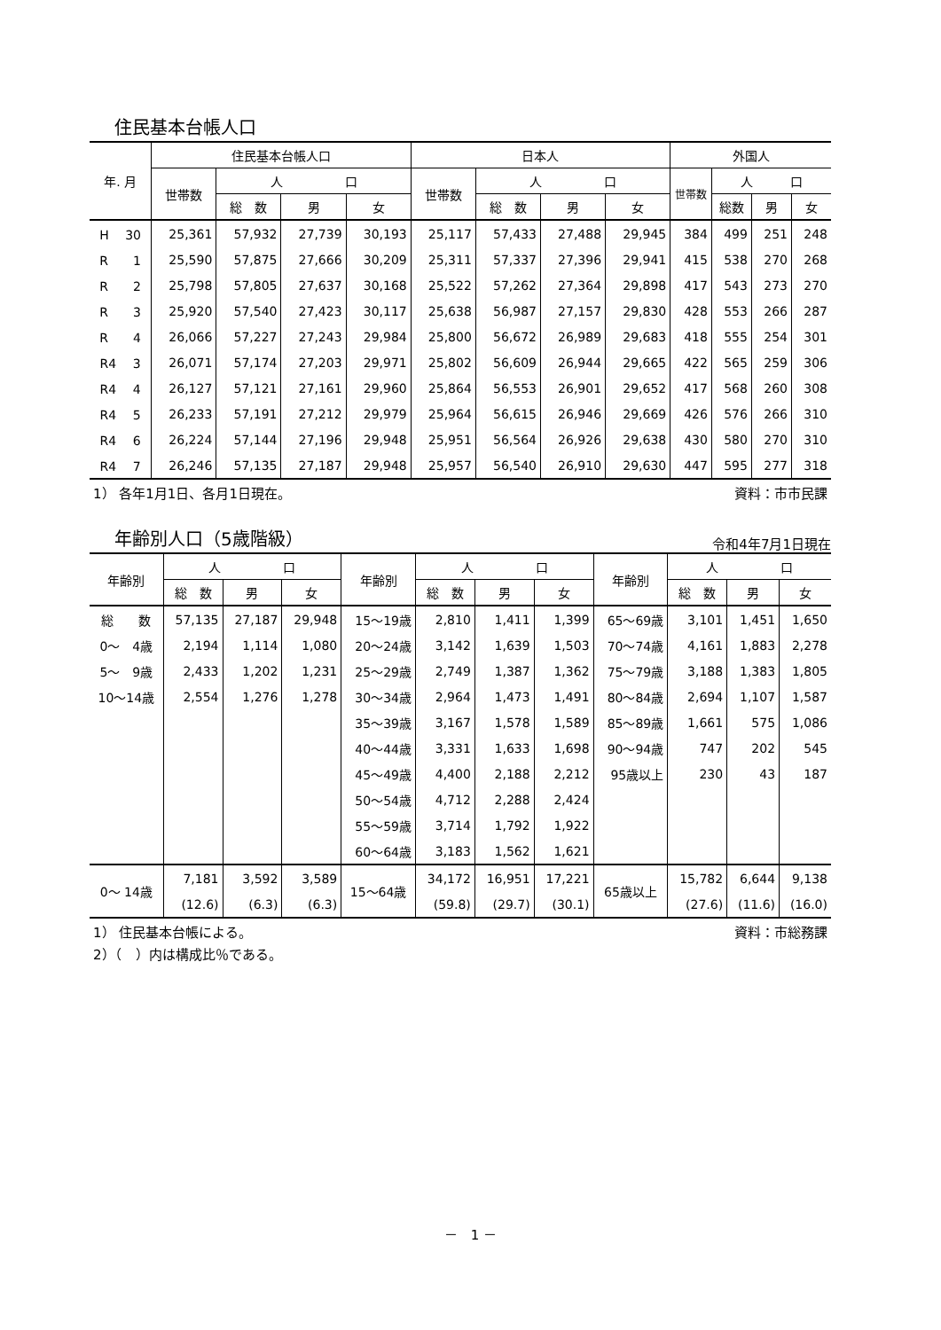住民基本台帳人口
| 年. 月 | 住民基本台帳人口 | | | | 日本人 | | | | 外国人 | | | |
| --- | --- | --- | --- | --- | --- | --- | --- | --- | --- | --- | --- | --- |
| | 世帯数 | 人 口 | | | 世帯数 | 人 口 | | | 世帯数 | 人 口 | | |
| | | 総 数 | 男 | 女 | | 総 数 | 男 | 女 | | 総数 | 男 | 女 |
| H 30 | 25,361 | 57,932 | 27,739 | 30,193 | 25,117 | 57,433 | 27,488 | 29,945 | 384 | 499 | 251 | 248 |
| R 1 | 25,590 | 57,875 | 27,666 | 30,209 | 25,311 | 57,337 | 27,396 | 29,941 | 415 | 538 | 270 | 268 |
| R 2 | 25,798 | 57,805 | 27,637 | 30,168 | 25,522 | 57,262 | 27,364 | 29,898 | 417 | 543 | 273 | 270 |
| R 3 | 25,920 | 57,540 | 27,423 | 30,117 | 25,638 | 56,987 | 27,157 | 29,830 | 428 | 553 | 266 | 287 |
| R 4 | 26,066 | 57,227 | 27,243 | 29,984 | 25,800 | 56,672 | 26,989 | 29,683 | 418 | 555 | 254 | 301 |
| R4 3 | 26,071 | 57,174 | 27,203 | 29,971 | 25,802 | 56,609 | 26,944 | 29,665 | 422 | 565 | 259 | 306 |
| R4 4 | 26,127 | 57,121 | 27,161 | 29,960 | 25,864 | 56,553 | 26,901 | 29,652 | 417 | 568 | 260 | 308 |
| R4 5 | 26,233 | 57,191 | 27,212 | 29,979 | 25,964 | 56,615 | 26,946 | 29,669 | 426 | 576 | 266 | 310 |
| R4 6 | 26,224 | 57,144 | 27,196 | 29,948 | 25,951 | 56,564 | 26,926 | 29,638 | 430 | 580 | 270 | 310 |
| R4 7 | 26,246 | 57,135 | 27,187 | 29,948 | 25,957 | 56,540 | 26,910 | 29,630 | 447 | 595 | 277 | 318 |
1） 各年1月1日、各月1日現在。 資料：市市民課
年齢別人口（5歳階級）
令和4年7月1日現在
| 年齢別 | 人 口 | | | 年齢別 | 人 口 | | | 年齢別 | 人 口 | | |
| --- | --- | --- | --- | --- | --- | --- | --- | --- | --- | --- | --- |
| | 総 数 | 男 | 女 | | 総 数 | 男 | 女 | | 総 数 | 男 | 女 |
| 総 数 | 57,135 | 27,187 | 29,948 | 15～19歳 | 2,810 | 1,411 | 1,399 | 65～69歳 | 3,101 | 1,451 | 1,650 |
| 0～ 4歳 | 2,194 | 1,114 | 1,080 | 20～24歳 | 3,142 | 1,639 | 1,503 | 70～74歳 | 4,161 | 1,883 | 2,278 |
| 5～ 9歳 | 2,433 | 1,202 | 1,231 | 25～29歳 | 2,749 | 1,387 | 1,362 | 75～79歳 | 3,188 | 1,383 | 1,805 |
| 10～14歳 | 2,554 | 1,276 | 1,278 | 30～34歳 | 2,964 | 1,473 | 1,491 | 80～84歳 | 2,694 | 1,107 | 1,587 |
| | | | | 35～39歳 | 3,167 | 1,578 | 1,589 | 85～89歳 | 1,661 | 575 | 1,086 |
| | | | | 40～44歳 | 3,331 | 1,633 | 1,698 | 90～94歳 | 747 | 202 | 545 |
| | | | | 45～49歳 | 4,400 | 2,188 | 2,212 | 95歳以上 | 230 | 43 | 187 |
| | | | | 50～54歳 | 4,712 | 2,288 | 2,424 | | | | |
| | | | | 55～59歳 | 3,714 | 1,792 | 1,922 | | | | |
| | | | | 60～64歳 | 3,183 | 1,562 | 1,621 | | | | |
| 0～ 14歳 | 7,181 | 3,592 | 3,589 | 15～64歳 | 34,172 | 16,951 | 17,221 | 65歳以上 | 15,782 | 6,644 | 9,138 |
| | (12.6) | (6.3) | (6.3) | | (59.8) | (29.7) | (30.1) | | (27.6) | (11.6) | (16.0) |
1） 住民基本台帳による。 資料：市総務課
2）（　）内は構成比％である。
－　1 －